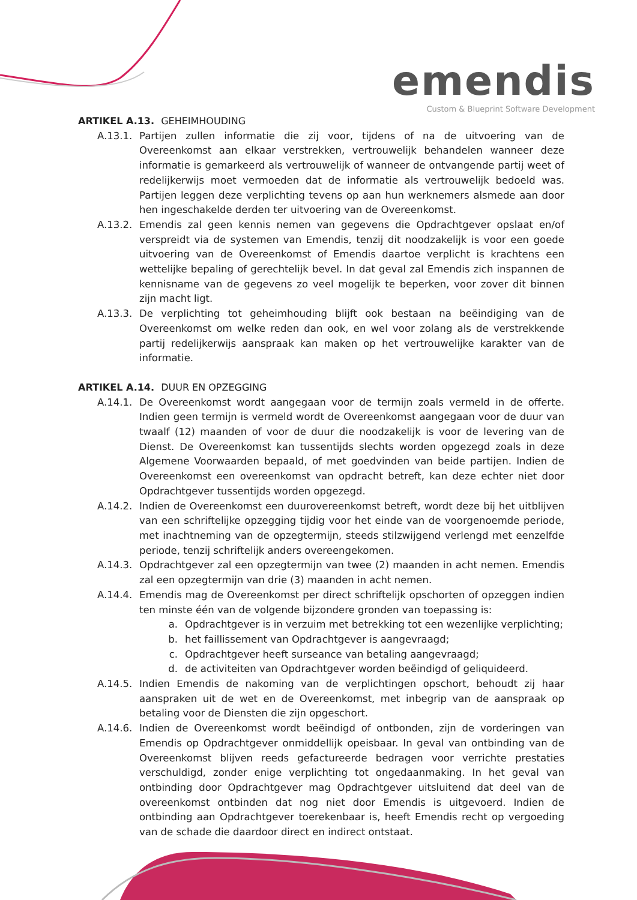emendis
Custom & Blueprint Software Development
ARTIKEL A.13. GEHEIMHOUDING
A.13.1. Partijen zullen informatie die zij voor, tijdens of na de uitvoering van de Overeenkomst aan elkaar verstrekken, vertrouwelijk behandelen wanneer deze informatie is gemarkeerd als vertrouwelijk of wanneer de ontvangende partij weet of redelijkerwijs moet vermoeden dat de informatie als vertrouwelijk bedoeld was. Partijen leggen deze verplichting tevens op aan hun werknemers alsmede aan door hen ingeschakelde derden ter uitvoering van de Overeenkomst.
A.13.2. Emendis zal geen kennis nemen van gegevens die Opdrachtgever opslaat en/of verspreidt via de systemen van Emendis, tenzij dit noodzakelijk is voor een goede uitvoering van de Overeenkomst of Emendis daartoe verplicht is krachtens een wettelijke bepaling of gerechtelijk bevel. In dat geval zal Emendis zich inspannen de kennisname van de gegevens zo veel mogelijk te beperken, voor zover dit binnen zijn macht ligt.
A.13.3. De verplichting tot geheimhouding blijft ook bestaan na beëindiging van de Overeenkomst om welke reden dan ook, en wel voor zolang als de verstrekkende partij redelijkerwijs aanspraak kan maken op het vertrouwelijke karakter van de informatie.
ARTIKEL A.14. DUUR EN OPZEGGING
A.14.1. De Overeenkomst wordt aangegaan voor de termijn zoals vermeld in de offerte. Indien geen termijn is vermeld wordt de Overeenkomst aangegaan voor de duur van twaalf (12) maanden of voor de duur die noodzakelijk is voor de levering van de Dienst. De Overeenkomst kan tussentijds slechts worden opgezegd zoals in deze Algemene Voorwaarden bepaald, of met goedvinden van beide partijen. Indien de Overeenkomst een overeenkomst van opdracht betreft, kan deze echter niet door Opdrachtgever tussentijds worden opgezegd.
A.14.2. Indien de Overeenkomst een duurovereenkomst betreft, wordt deze bij het uitblijven van een schriftelijke opzegging tijdig voor het einde van de voorgenoemde periode, met inachtneming van de opzegtermijn, steeds stilzwijgend verlengd met eenzelfde periode, tenzij schriftelijk anders overeengekomen.
A.14.3. Opdrachtgever zal een opzegtermijn van twee (2) maanden in acht nemen. Emendis zal een opzegtermijn van drie (3) maanden in acht nemen.
A.14.4. Emendis mag de Overeenkomst per direct schriftelijk opschorten of opzeggen indien ten minste één van de volgende bijzondere gronden van toepassing is:
a. Opdrachtgever is in verzuim met betrekking tot een wezenlijke verplichting;
b. het faillissement van Opdrachtgever is aangevraagd;
c. Opdrachtgever heeft surseance van betaling aangevraagd;
d. de activiteiten van Opdrachtgever worden beëindigd of geliquideerd.
A.14.5. Indien Emendis de nakoming van de verplichtingen opschort, behoudt zij haar aanspraken uit de wet en de Overeenkomst, met inbegrip van de aanspraak op betaling voor de Diensten die zijn opgeschort.
A.14.6. Indien de Overeenkomst wordt beëindigd of ontbonden, zijn de vorderingen van Emendis op Opdrachtgever onmiddellijk opeisbaar. In geval van ontbinding van de Overeenkomst blijven reeds gefactureerde bedragen voor verrichte prestaties verschuldigd, zonder enige verplichting tot ongedaanmaking. In het geval van ontbinding door Opdrachtgever mag Opdrachtgever uitsluitend dat deel van de overeenkomst ontbinden dat nog niet door Emendis is uitgevoerd. Indien de ontbinding aan Opdrachtgever toerekenbaar is, heeft Emendis recht op vergoeding van de schade die daardoor direct en indirect ontstaat.